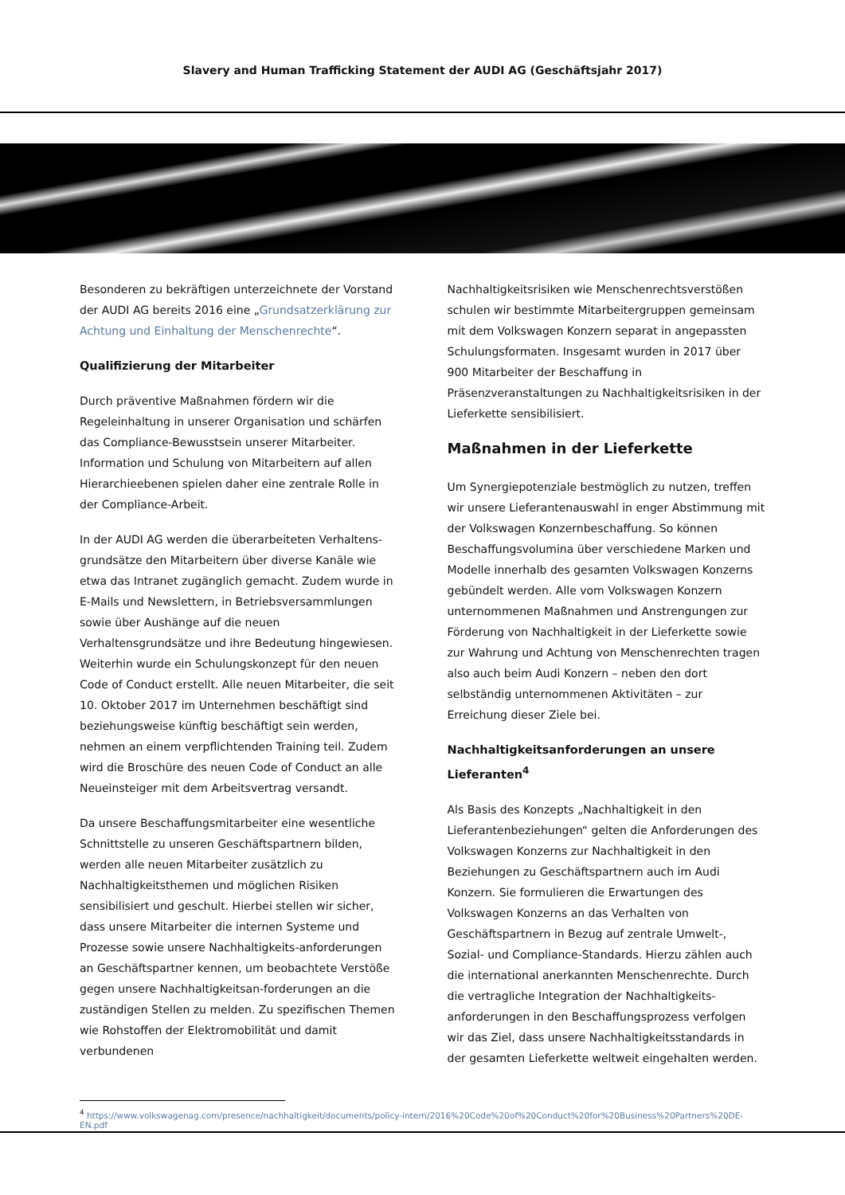Slavery and Human Trafficking Statement der AUDI AG (Geschäftsjahr 2017)
Besonderen zu bekräftigen unterzeichnete der Vorstand der AUDI AG bereits 2016 eine „Grundsatzerklärung zur Achtung und Einhaltung der Menschenrechte“.
Qualifizierung der Mitarbeiter
Durch präventive Maßnahmen fördern wir die Regeleinhaltung in unserer Organisation und schärfen das Compliance-Bewusstsein unserer Mitarbeiter. Information und Schulung von Mitarbeitern auf allen Hierarchieebenen spielen daher eine zentrale Rolle in der Compliance-Arbeit.
In der AUDI AG werden die überarbeiteten Verhaltens­grundsätze den Mitarbeitern über diverse Kanäle wie etwa das Intranet zugänglich gemacht. Zudem wurde in E-Mails und Newslettern, in Betriebsversammlungen sowie über Aushänge auf die neuen Verhaltensgrundsätze und ihre Bedeutung hingewiesen. Weiterhin wurde ein Schulungskonzept für den neuen Code of Conduct erstellt. Alle neuen Mitarbeiter, die seit 10. Oktober 2017 im Unternehmen beschäftigt sind beziehungsweise künftig beschäftigt sein werden, nehmen an einem verpflichtenden Training teil. Zudem wird die Broschüre des neuen Code of Conduct an alle Neueinsteiger mit dem Arbeitsvertrag versandt.
Da unsere Beschaffungsmitarbeiter eine wesentliche Schnittstelle zu unseren Geschäftspartnern bilden, werden alle neuen Mitarbeiter zusätzlich zu Nachhaltigkeitsthemen und möglichen Risiken sensibilisiert und geschult. Hierbei stellen wir sicher, dass unsere Mitarbeiter die internen Systeme und Prozesse sowie unsere Nachhaltigkeits-anforderungen an Geschäftspartner kennen, um beobachtete Verstöße gegen unsere Nachhaltigkeitsan-forderungen an die zuständigen Stellen zu melden. Zu spezifischen Themen wie Rohstoffen der Elektromobilität und damit verbundenen
Nachhaltigkeitsrisiken wie Menschenrechtsverstößen schulen wir bestimmte Mitarbeitergruppen gemeinsam mit dem Volkswagen Konzern separat in angepassten Schulungsformaten. Insgesamt wurden in 2017 über 900 Mitarbeiter der Beschaffung in Präsenzveranstaltungen zu Nachhaltigkeitsrisiken in der Lieferkette sensibilisiert.
Maßnahmen in der Lieferkette
Um Synergiepotenziale bestmöglich zu nutzen, treffen wir unsere Lieferantenauswahl in enger Abstimmung mit der Volkswagen Konzernbeschaffung. So können Beschaf­fungsvolumina über verschiedene Marken und Modelle innerhalb des gesamten Volkswagen Konzerns gebündelt werden. Alle vom Volkswagen Konzern unternommenen Maßnahmen und Anstrengungen zur Förderung von Nachhaltigkeit in der Lieferkette sowie zur Wahrung und Achtung von Menschenrechten tragen also auch beim Audi Konzern – neben den dort selbständig unternommenen Aktivitäten – zur Erreichung dieser Ziele bei.
Nachhaltigkeitsanforderungen an unsere Lieferanten<sup>4</sup>
Als Basis des Konzepts „Nachhaltigkeit in den Lieferanten­beziehungen“ gelten die Anforderungen des Volkswagen Konzerns zur Nachhaltigkeit in den Beziehungen zu Geschäftspartnern auch im Audi Konzern. Sie formulieren die Erwartungen des Volkswagen Konzerns an das Verhalten von Geschäftspartnern in Bezug auf zentrale Umwelt-, Sozial- und Compliance-Standards. Hierzu zählen auch die international anerkannten Menschenrechte. Durch die vertragliche Integration der Nachhaltigkeits­anforderungen in den Beschaffungsprozess verfolgen wir das Ziel, dass unsere Nachhaltigkeitsstandards in der gesamten Lieferkette weltweit eingehalten werden.
<sup>4</sup> https://www.volkswagenag.com/presence/nachhaltigkeit/documents/policy-intern/2016%20Code%20of%20Conduct%20for%20Business%20Partners%20DE-EN.pdf